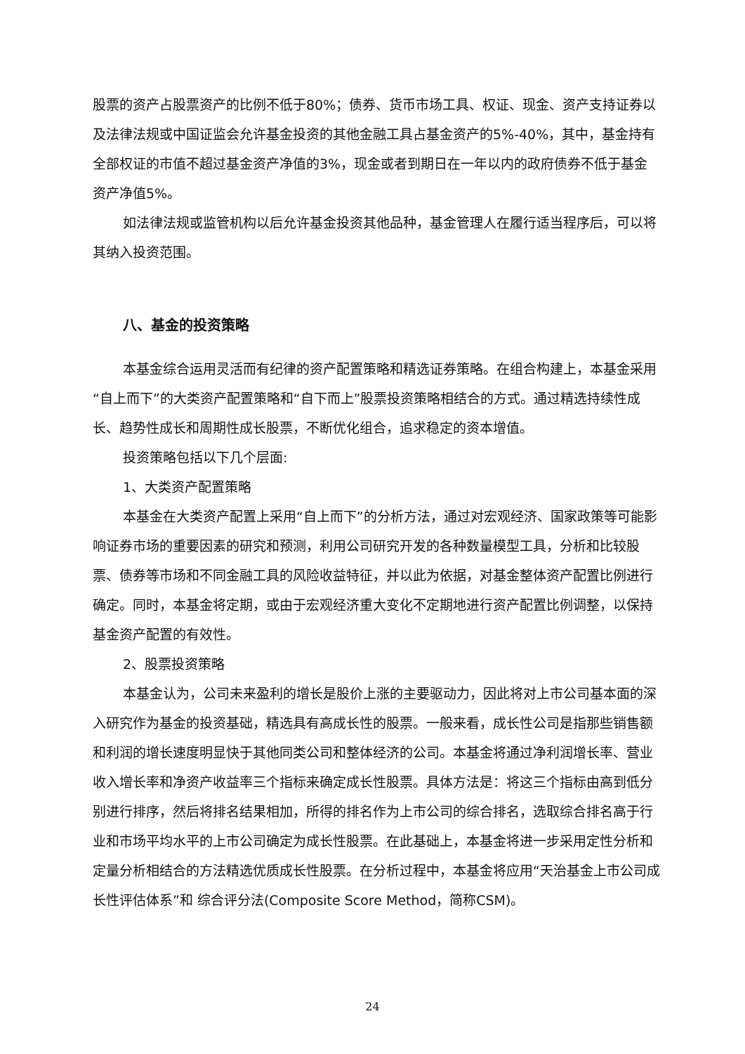股票的资产占股票资产的比例不低于80%；债券、货币市场工具、权证、现金、资产支持证券以及法律法规或中国证监会允许基金投资的其他金融工具占基金资产的5%-40%，其中，基金持有全部权证的市值不超过基金资产净值的3%，现金或者到期日在一年以内的政府债券不低于基金资产净值5%。
如法律法规或监管机构以后允许基金投资其他品种，基金管理人在履行适当程序后，可以将其纳入投资范围。
八、基金的投资策略
本基金综合运用灵活而有纪律的资产配置策略和精选证券策略。在组合构建上，本基金采用“自上而下”的大类资产配置策略和“自下而上”股票投资策略相结合的方式。通过精选持续性成长、趋势性成长和周期性成长股票，不断优化组合，追求稳定的资本增值。
投资策略包括以下几个层面:
1、大类资产配置策略
本基金在大类资产配置上采用“自上而下”的分析方法，通过对宏观经济、国家政策等可能影响证券市场的重要因素的研究和预测，利用公司研究开发的各种数量模型工具，分析和比较股票、债券等市场和不同金融工具的风险收益特征，并以此为依据，对基金整体资产配置比例进行确定。同时，本基金将定期，或由于宏观经济重大变化不定期地进行资产配置比例调整，以保持基金资产配置的有效性。
2、股票投资策略
本基金认为，公司未来盈利的增长是股价上涨的主要驱动力，因此将对上市公司基本面的深入研究作为基金的投资基础，精选具有高成长性的股票。一般来看，成长性公司是指那些销售额和利润的增长速度明显快于其他同类公司和整体经济的公司。本基金将通过净利润增长率、营业收入增长率和净资产收益率三个指标来确定成长性股票。具体方法是：将这三个指标由高到低分别进行排序，然后将排名结果相加，所得的排名作为上市公司的综合排名，选取综合排名高于行业和市场平均水平的上市公司确定为成长性股票。在此基础上，本基金将进一步采用定性分析和定量分析相结合的方法精选优质成长性股票。在分析过程中，本基金将应用“天治基金上市公司成长性评估体系”和 综合评分法(Composite Score Method，简称CSM)。
24